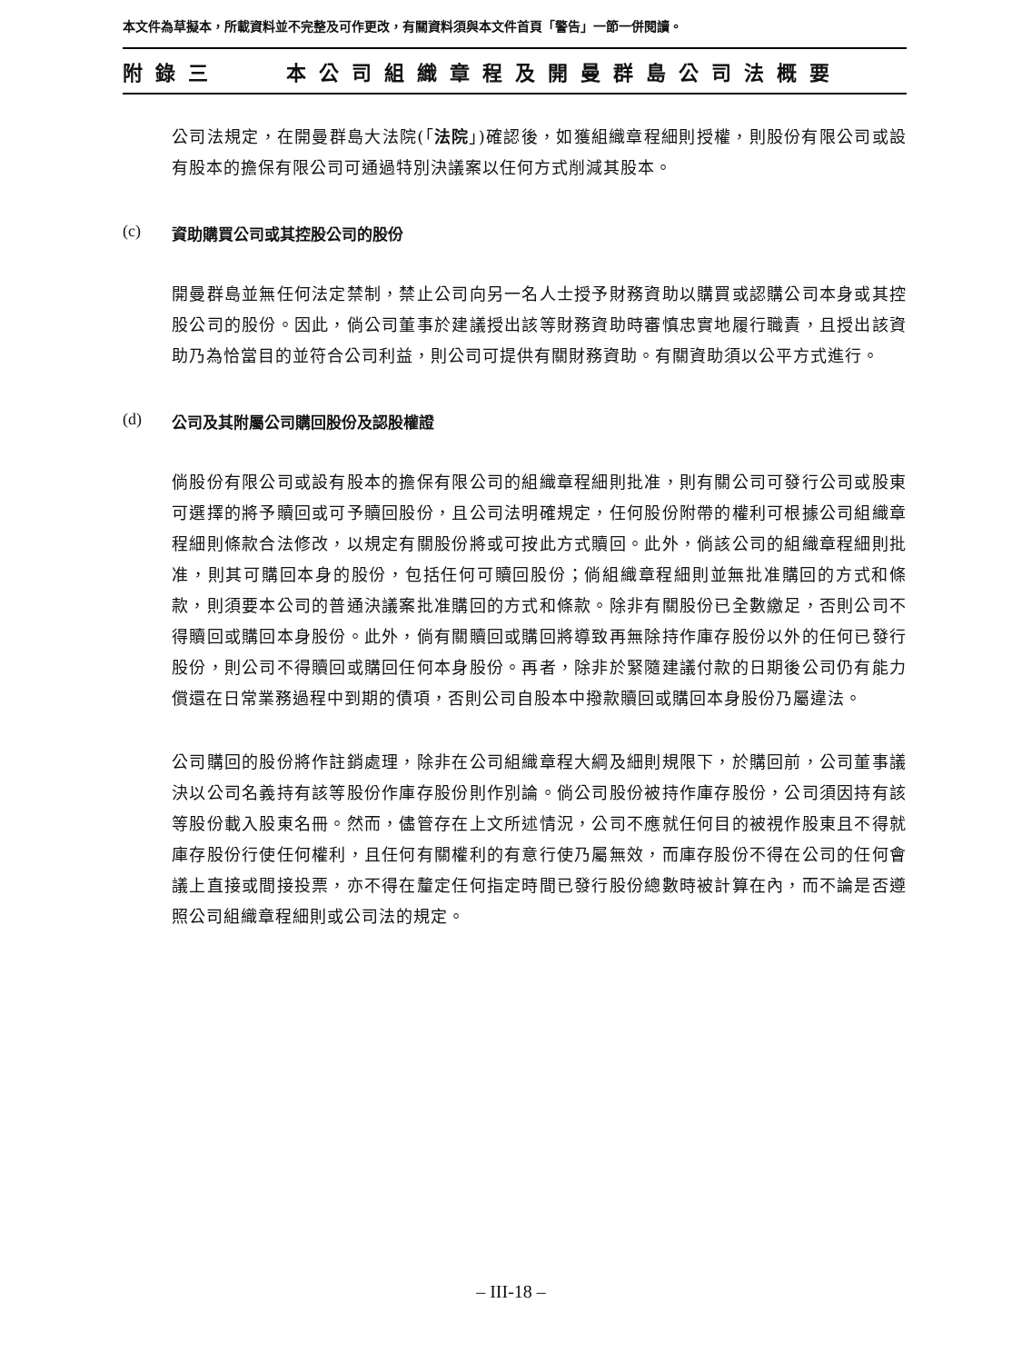本文件為草擬本，所載資料並不完整及可作更改，有關資料須與本文件首頁「警告」一節一併閱讀。
附錄三 本公司組織章程及開曼群島公司法概要
公司法規定，在開曼群島大法院(「法院」)確認後，如獲組織章程細則授權，則股份有限公司或設有股本的擔保有限公司可通過特別決議案以任何方式削減其股本。
(c) 資助購買公司或其控股公司的股份
開曼群島並無任何法定禁制，禁止公司向另一名人士授予財務資助以購買或認購公司本身或其控股公司的股份。因此，倘公司董事於建議授出該等財務資助時審慎忠實地履行職責，且授出該資助乃為恰當目的並符合公司利益，則公司可提供有關財務資助。有關資助須以公平方式進行。
(d) 公司及其附屬公司購回股份及認股權證
倘股份有限公司或設有股本的擔保有限公司的組織章程細則批准，則有關公司可發行公司或股東可選擇的將予贖回或可予贖回股份，且公司法明確規定，任何股份附帶的權利可根據公司組織章程細則條款合法修改，以規定有關股份將或可按此方式贖回。此外，倘該公司的組織章程細則批准，則其可購回本身的股份，包括任何可贖回股份；倘組織章程細則並無批准購回的方式和條款，則須要本公司的普通決議案批准購回的方式和條款。除非有關股份已全數繳足，否則公司不得贖回或購回本身股份。此外，倘有關贖回或購回將導致再無除持作庫存股份以外的任何已發行股份，則公司不得贖回或購回任何本身股份。再者，除非於緊隨建議付款的日期後公司仍有能力償還在日常業務過程中到期的債項，否則公司自股本中撥款贖回或購回本身股份乃屬違法。
公司購回的股份將作註銷處理，除非在公司組織章程大綱及細則規限下，於購回前，公司董事議決以公司名義持有該等股份作庫存股份則作別論。倘公司股份被持作庫存股份，公司須因持有該等股份載入股東名冊。然而，儘管存在上文所述情況，公司不應就任何目的被視作股東且不得就庫存股份行使任何權利，且任何有關權利的有意行使乃屬無效，而庫存股份不得在公司的任何會議上直接或間接投票，亦不得在釐定任何指定時間已發行股份總數時被計算在內，而不論是否遵照公司組織章程細則或公司法的規定。
– III-18 –